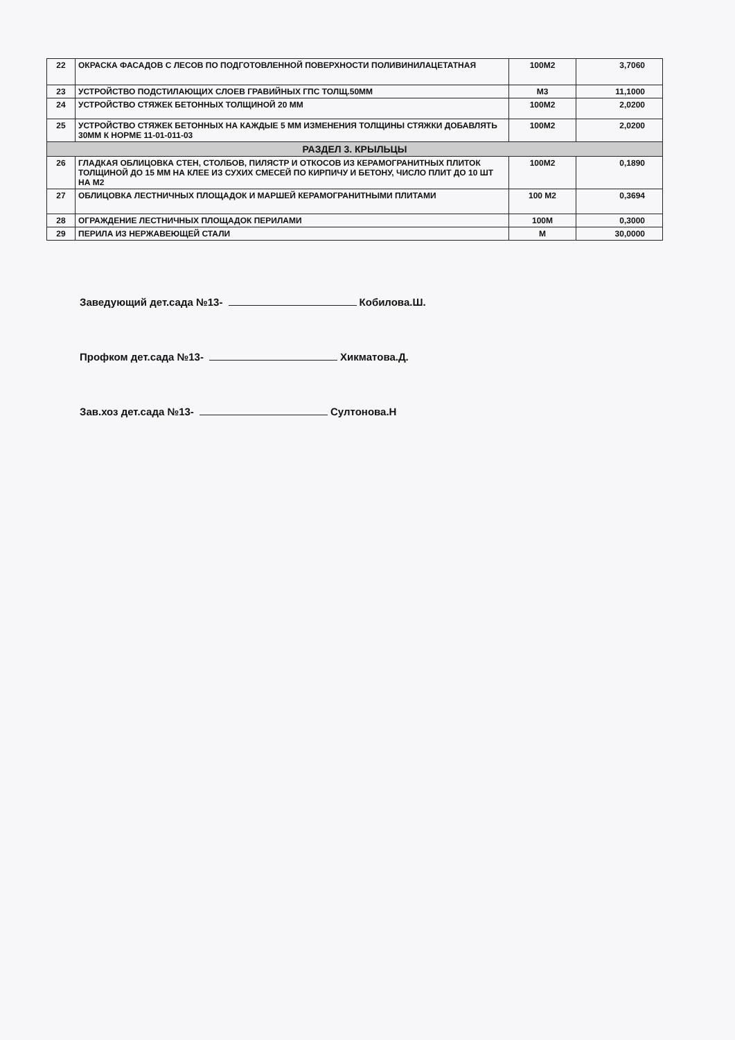| 22 | ОКРАСКА ФАСАДОВ С ЛЕСОВ ПО ПОДГОТОВЛЕННОЙ ПОВЕРХНОСТИ ПОЛИВИНИЛАЦЕТАТНАЯ | 100М2 | 3,7060 |
| 23 | УСТРОЙСТВО ПОДСТИЛАЮЩИХ СЛОЕВ ГРАВИЙНЫХ ГПС ТОЛЩ.50ММ | М3 | 11,1000 |
| 24 | УСТРОЙСТВО СТЯЖЕК БЕТОННЫХ ТОЛЩИНОЙ 20 ММ | 100М2 | 2,0200 |
| 25 | УСТРОЙСТВО СТЯЖЕК БЕТОННЫХ НА КАЖДЫЕ 5 ММ ИЗМЕНЕНИЯ ТОЛЩИНЫ СТЯЖКИ ДОБАВЛЯТЬ 30ММ К НОРМЕ 11-01-011-03 | 100М2 | 2,0200 |
| РАЗДЕЛ 3. КРЫЛЬЦЫ | | | |
| 26 | ГЛАДКАЯ ОБЛИЦОВКА СТЕН, СТОЛБОВ, ПИЛЯСТР И ОТКОСОВ ИЗ КЕРАМОГРАНИТНЫХ ПЛИТОК ТОЛЩИНОЙ ДО 15 ММ НА КЛЕЕ ИЗ СУХИХ СМЕСЕЙ ПО КИРПИЧУ И БЕТОНУ, ЧИСЛО ПЛИТ ДО 10 ШТ НА М2 | 100М2 | 0,1890 |
| 27 | ОБЛИЦОВКА ЛЕСТНИЧНЫХ ПЛОЩАДОК И МАРШЕЙ КЕРАМОГРАНИТНЫМИ ПЛИТАМИ | 100 М2 | 0,3694 |
| 28 | ОГРАЖДЕНИЕ ЛЕСТНИЧНЫХ ПЛОЩАДОК ПЕРИЛАМИ | 100М | 0,3000 |
| 29 | ПЕРИЛА ИЗ НЕРЖАВЕЮЩЕЙ СТАЛИ | М | 30,0000 |
Заведующий дет.сада №13- Кобилова.Ш.
Профком дет.сада №13- Хикматова.Д.
Зав.хоз дет.сада №13- Султонова.Н